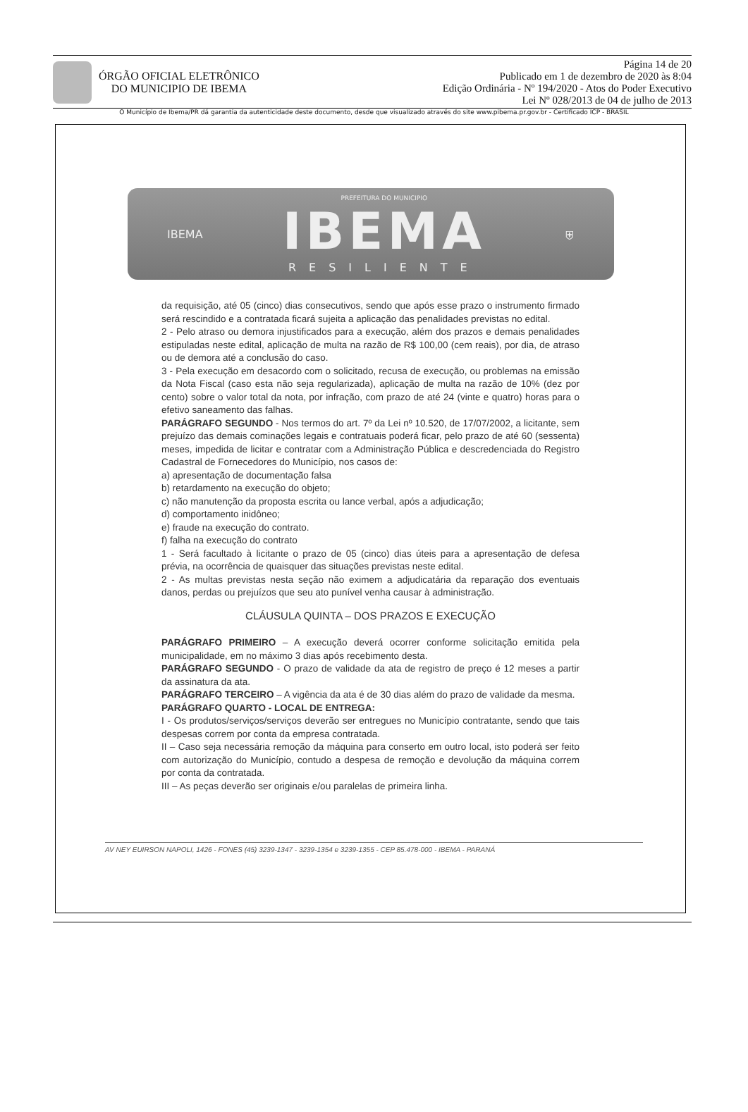ÓRGÃO OFICIAL ELETRÔNICO
DO MUNICIPIO DE IBEMA
Página 14 de 20
Publicado em 1 de dezembro de 2020 às 8:04
Edição Ordinária - Nº 194/2020 - Atos do Poder Executivo
Lei Nº 028/2013 de 04 de julho de 2013
O Município de Ibema/PR dá garantia da autenticidade deste documento, desde que visualizado através do site www.pibema.pr.gov.br - Certificado ICP - BRASIL
IBEMA
PREFEITURA DO MUNICIPIO
IBEMA
RESILIENTE
⛨
da requisição, até 05 (cinco) dias consecutivos, sendo que após esse prazo o instrumento firmado será rescindido e a contratada ficará sujeita a aplicação das penalidades previstas no edital.
2 - Pelo atraso ou demora injustificados para a execução, além dos prazos e demais penalidades estipuladas neste edital, aplicação de multa na razão de R$ 100,00 (cem reais), por dia, de atraso ou de demora até a conclusão do caso.
3 - Pela execução em desacordo com o solicitado, recusa de execução, ou problemas na emissão da Nota Fiscal (caso esta não seja regularizada), aplicação de multa na razão de 10% (dez por cento) sobre o valor total da nota, por infração, com prazo de até 24 (vinte e quatro) horas para o efetivo saneamento das falhas.
PARÁGRAFO SEGUNDO - Nos termos do art. 7º da Lei nº 10.520, de 17/07/2002, a licitante, sem prejuízo das demais cominações legais e contratuais poderá ficar, pelo prazo de até 60 (sessenta) meses, impedida de licitar e contratar com a Administração Pública e descredenciada do Registro Cadastral de Fornecedores do Município, nos casos de:
a) apresentação de documentação falsa
b) retardamento na execução do objeto;
c) não manutenção da proposta escrita ou lance verbal, após a adjudicação;
d) comportamento inidôneo;
e) fraude na execução do contrato.
f) falha na execução do contrato
1 - Será facultado à licitante o prazo de 05 (cinco) dias úteis para a apresentação de defesa prévia, na ocorrência de quaisquer das situações previstas neste edital.
2 - As multas previstas nesta seção não eximem a adjudicatária da reparação dos eventuais danos, perdas ou prejuízos que seu ato punível venha causar à administração.
CLÁUSULA QUINTA – DOS PRAZOS E EXECUÇÃO
PARÁGRAFO PRIMEIRO – A execução deverá ocorrer conforme solicitação emitida pela municipalidade, em no máximo 3 dias após recebimento desta.
PARÁGRAFO SEGUNDO - O prazo de validade da ata de registro de preço é 12 meses a partir da assinatura da ata.
PARÁGRAFO TERCEIRO – A vigência da ata é de 30 dias além do prazo de validade da mesma.
PARÁGRAFO QUARTO - LOCAL DE ENTREGA:
I - Os produtos/serviços/serviços deverão ser entregues no Município contratante, sendo que tais despesas correm por conta da empresa contratada.
II – Caso seja necessária remoção da máquina para conserto em outro local, isto poderá ser feito com autorização do Município, contudo a despesa de remoção e devolução da máquina correm por conta da contratada.
III – As peças deverão ser originais e/ou paralelas de primeira linha.
AV NEY EUIRSON NAPOLI, 1426 - FONES (45) 3239-1347 - 3239-1354 e 3239-1355 - CEP 85.478-000 - IBEMA - PARANÁ